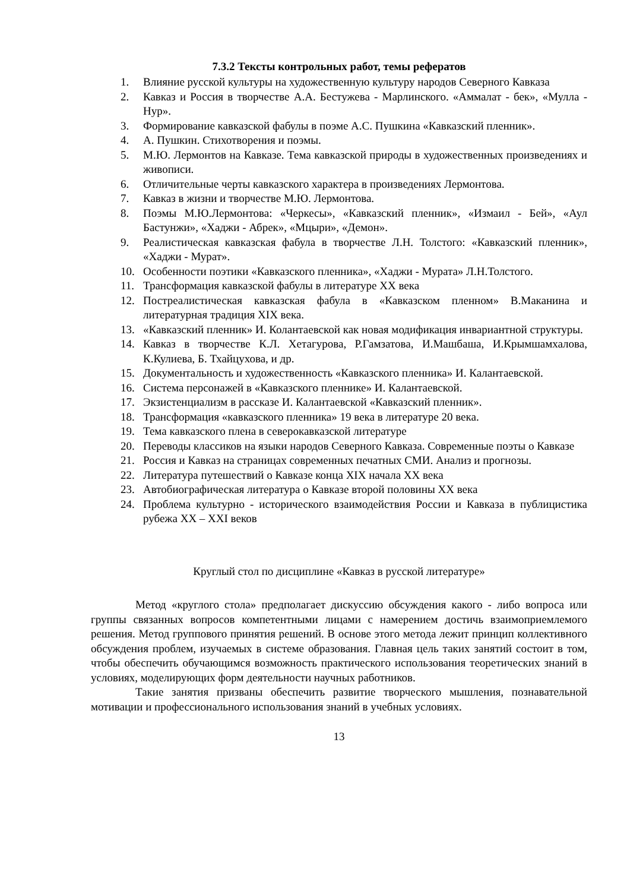7.3.2 Тексты контрольных работ, темы рефератов
1. Влияние русской культуры на художественную культуру народов Северного Кавказа
2. Кавказ и Россия в творчестве А.А. Бестужева - Марлинского. «Аммалат - бек», «Мулла - Нур».
3. Формирование кавказской фабулы в поэме А.С. Пушкина «Кавказский пленник».
4. А. Пушкин. Стихотворения и поэмы.
5. М.Ю. Лермонтов на Кавказе. Тема кавказской природы в художественных произведениях и живописи.
6. Отличительные черты кавказского характера в произведениях Лермонтова.
7. Кавказ в жизни и творчестве М.Ю. Лермонтова.
8. Поэмы М.Ю.Лермонтова: «Черкесы», «Кавказский пленник», «Измаил - Бей», «Аул Бастунжи», «Хаджи - Абрек», «Мцыри», «Демон».
9. Реалистическая кавказская фабула в творчестве Л.Н. Толстого: «Кавказский пленник», «Хаджи - Мурат».
10. Особенности поэтики «Кавказского пленника», «Хаджи - Мурата» Л.Н.Толстого.
11. Трансформация кавказской фабулы в литературе XX века
12. Постреалистическая кавказская фабула в «Кавказском пленном» В.Маканина и литературная традиция XIX века.
13. «Кавказский пленник» И. Колантаевской как новая модификация инвариантной структуры.
14. Кавказ в творчестве К.Л. Хетагурова, Р.Гамзатова, И.Машбаша, И.Крымшамхалова, К.Кулиева, Б. Тхайцухова, и др.
15. Документальность и художественность «Кавказского пленника» И. Калантаевской.
16. Система персонажей в «Кавказского пленнике» И. Калантаевской.
17. Экзистенциализм в рассказе И. Калантаевской «Кавказский пленник».
18. Трансформация «кавказского пленника» 19 века в литературе 20 века.
19. Тема кавказского плена в северокавказской литературе
20. Переводы классиков на языки народов Северного Кавказа. Современные поэты о Кавказе
21. Россия и Кавказ на страницах современных печатных СМИ. Анализ и прогнозы.
22. Литература путешествий о Кавказе конца XIX начала XX века
23. Автобиографическая литература о Кавказе второй половины XX века
24. Проблема культурно - исторического взаимодействия России и Кавказа в публицистика рубежа XX – XXI веков
Круглый стол по дисциплине «Кавказ в русской литературе»
Метод «круглого стола» предполагает дискуссию обсуждения какого - либо вопроса или группы связанных вопросов компетентными лицами с намерением достичь взаимоприемлемого решения. Метод группового принятия решений. В основе этого метода лежит принцип коллективного обсуждения проблем, изучаемых в системе образования. Главная цель таких занятий состоит в том, чтобы обеспечить обучающимся возможность практического использования теоретических знаний в условиях, моделирующих форм деятельности научных работников.
Такие занятия призваны обеспечить развитие творческого мышления, познавательной мотивации и профессионального использования знаний в учебных условиях.
13